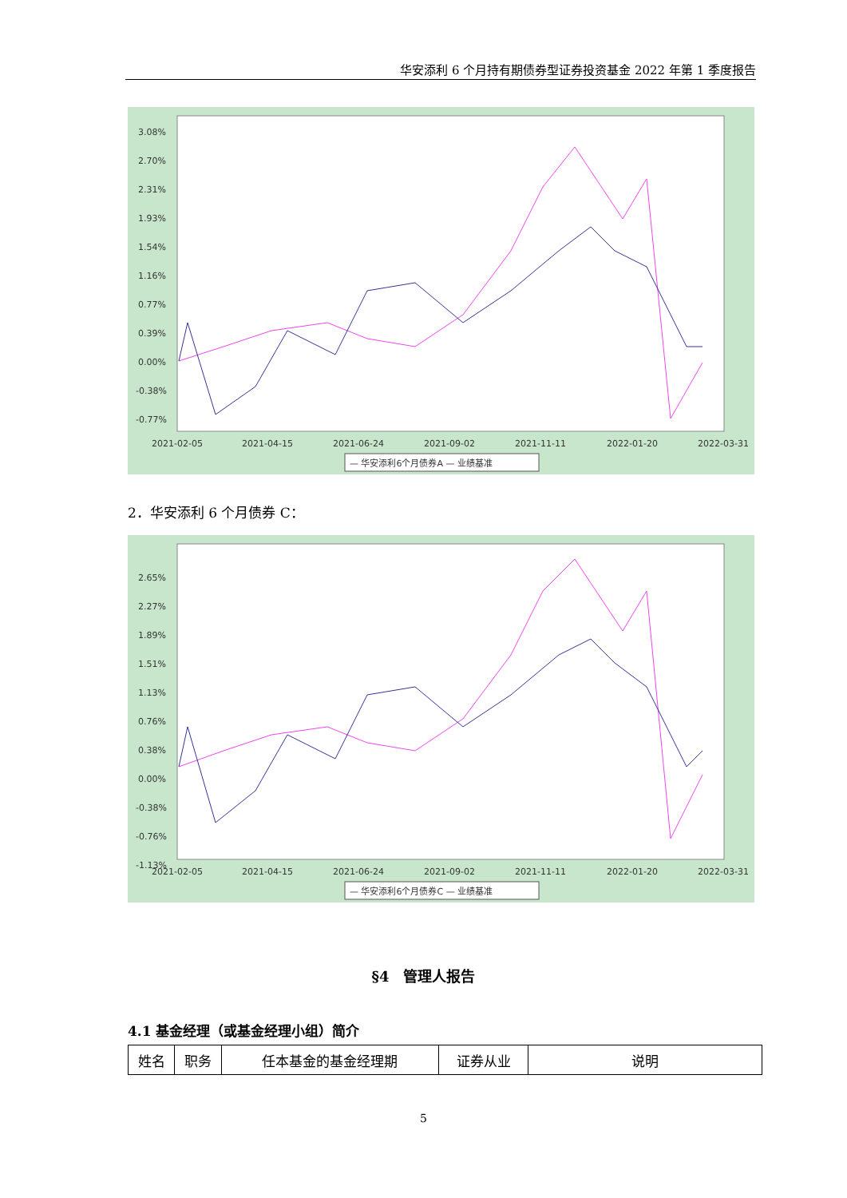华安添利 6 个月持有期债券型证券投资基金 2022 年第 1 季度报告
3.08%
2.70%
2.31%
1.93%
1.54%
1.16%
0.77%
0.39%
0.00%
-0.38%
-0.77%
2021-02-05
2021-04-15
2021-06-24
2021-09-02
2021-11-11
2022-01-20
2022-03-31
— 华安添利6个月债券A — 业绩基准
2．华安添利 6 个月债券 C：
2.65%
2.27%
1.89%
1.51%
1.13%
0.76%
0.38%
0.00%
-0.38%
-0.76%
-1.13%
2021-02-05
2021-04-15
2021-06-24
2021-09-02
2021-11-11
2022-01-20
2022-03-31
— 华安添利6个月债券C — 业绩基准
§4　管理人报告
4.1 基金经理（或基金经理小组）简介
| 姓名 | 职务 | 任本基金的基金经理期 | 证券从业 | 说明 |
5